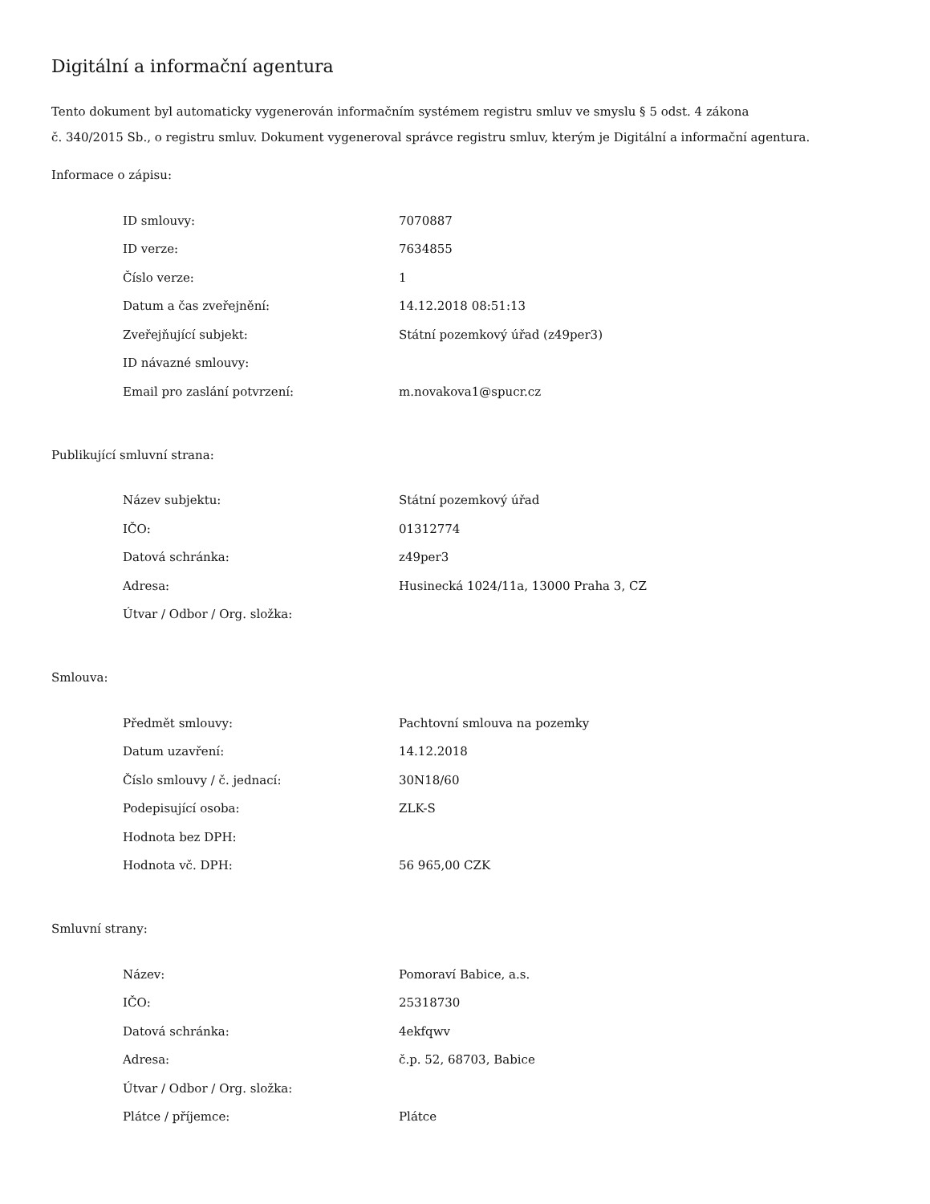Digitální a informační agentura
Tento dokument byl automaticky vygenerován informačním systémem registru smluv ve smyslu § 5 odst. 4 zákona
č. 340/2015 Sb., o registru smluv. Dokument vygeneroval správce registru smluv, kterým je Digitální a informační agentura.
Informace o zápisu:
| ID smlouvy: | 7070887 |
| ID verze: | 7634855 |
| Číslo verze: | 1 |
| Datum a čas zveřejnění: | 14.12.2018 08:51:13 |
| Zveřejňující subjekt: | Státní pozemkový úřad (z49per3) |
| ID návazné smlouvy: | |
| Email pro zaslání potvrzení: | m.novakova1@spucr.cz |
Publikující smluvní strana:
| Název subjektu: | Státní pozemkový úřad |
| IČO: | 01312774 |
| Datová schránka: | z49per3 |
| Adresa: | Husinecká 1024/11a, 13000 Praha 3, CZ |
| Útvar / Odbor / Org. složka: | |
Smlouva:
| Předmět smlouvy: | Pachtovní smlouva na pozemky |
| Datum uzavření: | 14.12.2018 |
| Číslo smlouvy / č. jednací: | 30N18/60 |
| Podepisující osoba: | ZLK-S |
| Hodnota bez DPH: | |
| Hodnota vč. DPH: | 56 965,00 CZK |
Smluvní strany:
| Název: | Pomoraví Babice, a.s. |
| IČO: | 25318730 |
| Datová schránka: | 4ekfqwv |
| Adresa: | č.p. 52, 68703, Babice |
| Útvar / Odbor / Org. složka: | |
| Plátce / příjemce: | Plátce |